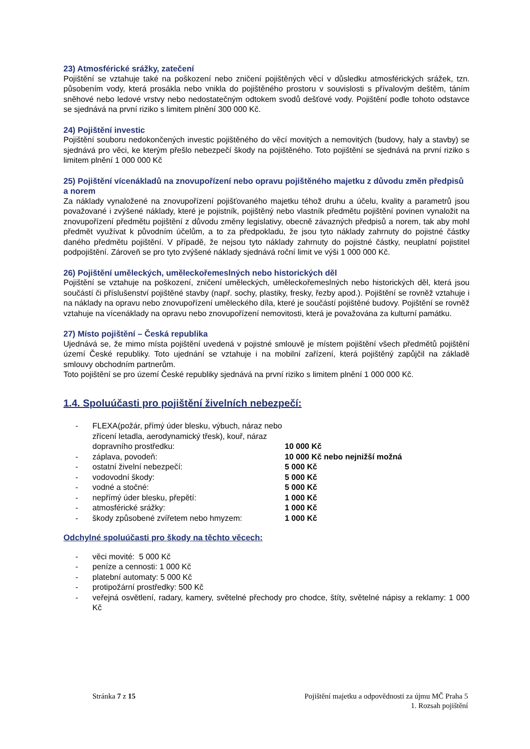23) Atmosférické srážky, zatečení
Pojištění se vztahuje také na poškození nebo zničení pojištěných věcí v důsledku atmosférických srážek, tzn. působením vody, která prosákla nebo vnikla do pojištěného prostoru v souvislosti s přívalovým deštěm, táním sněhové nebo ledové vrstvy nebo nedostatečným odtokem svodů dešťové vody. Pojištění podle tohoto odstavce se sjednává na první riziko s limitem plnění 300 000 Kč.
24) Pojištění investic
Pojištění souboru nedokončených investic pojištěného do věcí movitých a nemovitých (budovy, haly a stavby) se sjednává pro věci, ke kterým přešlo nebezpečí škody na pojištěného. Toto pojištění se sjednává na první riziko s limitem plnění 1 000 000 Kč
25) Pojištění vícenákladů na znovupořízení nebo opravu pojištěného majetku z důvodu změn předpisů a norem
Za náklady vynaložené na znovupořízení pojišťovaného majetku téhož druhu a účelu, kvality a parametrů jsou považované i zvýšené náklady, které je pojistník, pojištěný nebo vlastník předmětu pojištění povinen vynaložit na znovupořízení předmětu pojištění z důvodu změny legislativy, obecně závazných předpisů a norem, tak aby mohl předmět využívat k původním účelům, a to za předpokladu, že jsou tyto náklady zahrnuty do pojistné částky daného předmětu pojištění. V případě, že nejsou tyto náklady zahrnuty do pojistné částky, neuplatní pojistitel podpojištění. Zároveň se pro tyto zvýšené náklady sjednává roční limit ve výši 1 000 000 Kč.
26) Pojištění uměleckých, uměleckořemeslných nebo historických děl
Pojištění se vztahuje na poškození, zničení uměleckých, uměleckořemeslných nebo historických děl, která jsou součástí či příslušenství pojištěné stavby (např. sochy, plastiky, fresky, řezby apod.). Pojištění se rovněž vztahuje i na náklady na opravu nebo znovupořízení uměleckého díla, které je součástí pojištěné budovy. Pojištění se rovněž vztahuje na vícenáklady na opravu nebo znovupořízení nemovitosti, která je považována za kulturní památku.
27) Místo pojištění – Česká republika
Ujednává se, že mimo místa pojištění uvedená v pojistné smlouvě je místem pojištění všech předmětů pojištění území České republiky. Toto ujednání se vztahuje i na mobilní zařízení, která pojištěný zapůjčil na základě smlouvy obchodním partnerům.
Toto pojištění se pro území České republiky sjednává na první riziko s limitem plnění 1 000 000 Kč.
1.4. Spoluúčasti pro pojištění živelních nebezpečí:
- FLEXA(požár, přímý úder blesku, výbuch, náraz nebo zřícení letadla, aerodynamický třesk), kouř, náraz dopravního prostředku:
10 000 Kč
- záplava, povodeň: 10 000 Kč nebo nejnižší možná
- ostatní živelní nebezpečí: 5 000 Kč
- vodovodní škody: 5 000 Kč
- vodné a stočné: 5 000 Kč
- nepřímý úder blesku, přepětí: 1 000 Kč
- atmosférické srážky: 1 000 Kč
- škody způsobené zvířetem nebo hmyzem: 1 000 Kč
Odchylné spoluúčasti pro škody na těchto věcech:
- věci movité: 5 000 Kč
- peníze a cennosti: 1 000 Kč
- platební automaty: 5 000 Kč
- protipožární prostředky: 500 Kč
- veřejná osvětlení, radary, kamery, světelné přechody pro chodce, štíty, světelné nápisy a reklamy: 1 000 Kč
Stránka 7 z 15 Pojištění majetku a odpovědnosti za újmu MČ Praha 5
1. Rozsah pojištění